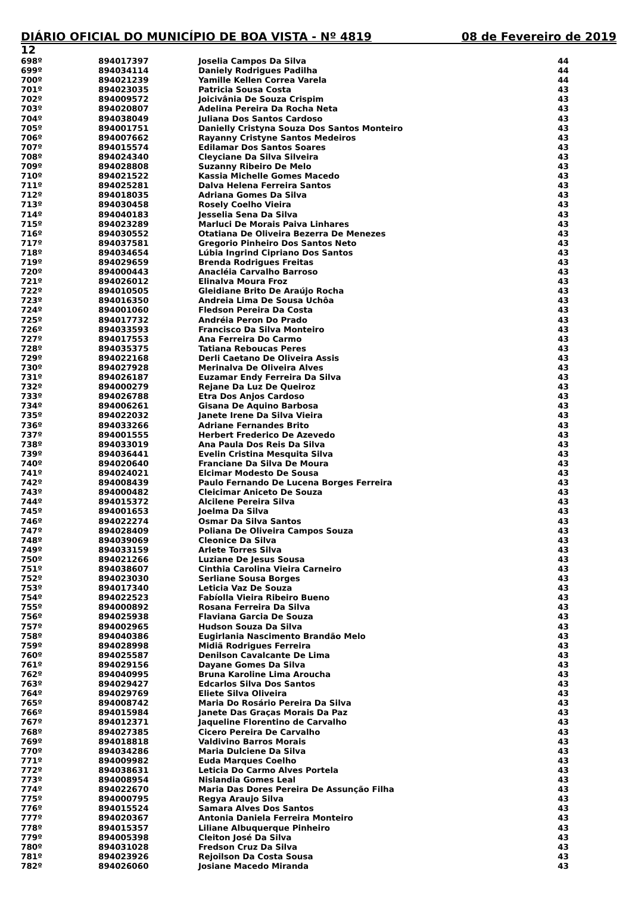DIÁRIO OFICIAL DO MUNICÍPIO DE BOA VISTA - Nº 4819 08 de Fevereiro de 2019
12
| 698º | 894017397 | Joselia Campos Da Silva | 44 |
| 699º | 894034114 | Daniely Rodrigues Padilha | 44 |
| 700º | 894021239 | Yamille Kellen Correa Varela | 44 |
| 701º | 894023035 | Patricia Sousa Costa | 43 |
| 702º | 894009572 | Joicivânia De Souza Crispim | 43 |
| 703º | 894020807 | Adelina Pereira Da Rocha Neta | 43 |
| 704º | 894038049 | Juliana Dos Santos Cardoso | 43 |
| 705º | 894001751 | Danielly Cristyna Souza Dos Santos Monteiro | 43 |
| 706º | 894007662 | Rayanny Cristyne Santos Medeiros | 43 |
| 707º | 894015574 | Edilamar Dos Santos Soares | 43 |
| 708º | 894024340 | Cleyciane Da Silva Silveira | 43 |
| 709º | 894028808 | Suzanny Ribeiro De Melo | 43 |
| 710º | 894021522 | Kassia Michelle Gomes Macedo | 43 |
| 711º | 894025281 | Dalva Helena Ferreira Santos | 43 |
| 712º | 894018035 | Adriana Gomes Da Silva | 43 |
| 713º | 894030458 | Rosely Coelho Vieira | 43 |
| 714º | 894040183 | Jesselia Sena Da Silva | 43 |
| 715º | 894023289 | Marluci De Morais Paiva Linhares | 43 |
| 716º | 894030552 | Otatiana De Oliveira Bezerra De Menezes | 43 |
| 717º | 894037581 | Gregorio Pinheiro Dos Santos Neto | 43 |
| 718º | 894034654 | Lúbia Ingrind Cipriano Dos Santos | 43 |
| 719º | 894029659 | Brenda Rodrigues Freitas | 43 |
| 720º | 894000443 | Anacléia Carvalho Barroso | 43 |
| 721º | 894026012 | Elinalva Moura Froz | 43 |
| 722º | 894010505 | Gleidiane Brito De Araújo Rocha | 43 |
| 723º | 894016350 | Andreia Lima De Sousa Uchôa | 43 |
| 724º | 894001060 | Fledson Pereira Da Costa | 43 |
| 725º | 894017732 | Andréia Peron Do Prado | 43 |
| 726º | 894033593 | Francisco Da Silva Monteiro | 43 |
| 727º | 894017553 | Ana Ferreira Do Carmo | 43 |
| 728º | 894035375 | Tatiana Reboucas Peres | 43 |
| 729º | 894022168 | Derli Caetano De Oliveira Assis | 43 |
| 730º | 894027928 | Merinalva De Oliveira Alves | 43 |
| 731º | 894026187 | Euzamar Endy Ferreira Da Silva | 43 |
| 732º | 894000279 | Rejane Da Luz De Queiroz | 43 |
| 733º | 894026788 | Etra Dos Anjos Cardoso | 43 |
| 734º | 894006261 | Gisana De Aquino Barbosa | 43 |
| 735º | 894022032 | Janete Irene Da Silva Vieira | 43 |
| 736º | 894033266 | Adriane Fernandes Brito | 43 |
| 737º | 894001555 | Herbert Frederico De Azevedo | 43 |
| 738º | 894033019 | Ana Paula Dos Reis Da Silva | 43 |
| 739º | 894036441 | Evelin Cristina Mesquita Silva | 43 |
| 740º | 894020640 | Franciane Da Silva De Moura | 43 |
| 741º | 894024021 | Elcimar Modesto De Sousa | 43 |
| 742º | 894008439 | Paulo Fernando De Lucena Borges Ferreira | 43 |
| 743º | 894000482 | Cleicimar Aniceto De Souza | 43 |
| 744º | 894015372 | Alcilene Pereira Silva | 43 |
| 745º | 894001653 | Joelma Da Silva | 43 |
| 746º | 894022274 | Osmar Da Silva Santos | 43 |
| 747º | 894028409 | Poliana De Oliveira Campos Souza | 43 |
| 748º | 894039069 | Cleonice Da Silva | 43 |
| 749º | 894033159 | Arlete Torres Silva | 43 |
| 750º | 894021266 | Luziane De Jesus Sousa | 43 |
| 751º | 894038607 | Cinthia Carolina Vieira Carneiro | 43 |
| 752º | 894023030 | Serliane Sousa Borges | 43 |
| 753º | 894017340 | Leticia Vaz De Souza | 43 |
| 754º | 894022523 | Fabíolla Vieira Ribeiro Bueno | 43 |
| 755º | 894000892 | Rosana Ferreira Da Silva | 43 |
| 756º | 894025938 | Flaviana Garcia De Souza | 43 |
| 757º | 894002965 | Hudson Souza Da Silva | 43 |
| 758º | 894040386 | Eugirlania Nascimento Brandão Melo | 43 |
| 759º | 894028998 | Midiã Rodrigues Ferreira | 43 |
| 760º | 894025587 | Denilson Cavalcante De Lima | 43 |
| 761º | 894029156 | Dayane Gomes Da Silva | 43 |
| 762º | 894040995 | Bruna Karoline Lima Aroucha | 43 |
| 763º | 894029427 | Edcarlos Silva Dos Santos | 43 |
| 764º | 894029769 | Eliete Silva Oliveira | 43 |
| 765º | 894008742 | Maria Do Rosário Pereira Da Silva | 43 |
| 766º | 894015984 | Janete Das Graças Morais Da Paz | 43 |
| 767º | 894012371 | Jaqueline Florentino de Carvalho | 43 |
| 768º | 894027385 | Cicero Pereira De Carvalho | 43 |
| 769º | 894018818 | Valdivino Barros Morais | 43 |
| 770º | 894034286 | Maria Dulciene Da Silva | 43 |
| 771º | 894009982 | Euda Marques Coelho | 43 |
| 772º | 894038631 | Leticia Do Carmo Alves Portela | 43 |
| 773º | 894008954 | Nislandia Gomes Leal | 43 |
| 774º | 894022670 | Maria Das Dores Pereira De Assunção Filha | 43 |
| 775º | 894000795 | Regya Araujo Silva | 43 |
| 776º | 894015524 | Samara Alves Dos Santos | 43 |
| 777º | 894020367 | Antonia Daniela Ferreira Monteiro | 43 |
| 778º | 894015357 | Liliane Albuquerque Pinheiro | 43 |
| 779º | 894005398 | Cleiton José Da Silva | 43 |
| 780º | 894031028 | Fredson Cruz Da Silva | 43 |
| 781º | 894023926 | Rejoilson Da Costa Sousa | 43 |
| 782º | 894026060 | Josiane Macedo Miranda | 43 |